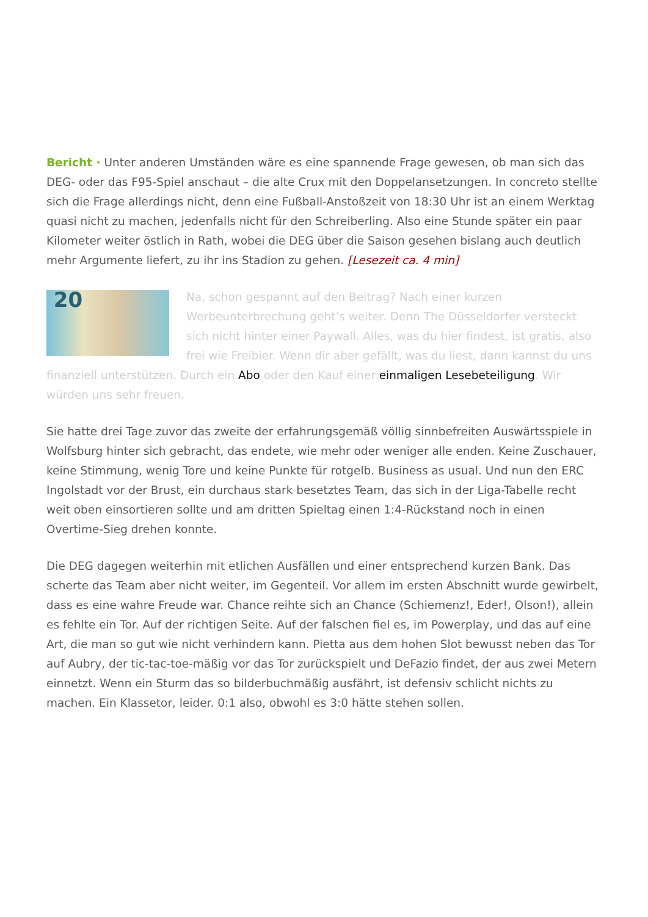Bericht · Unter anderen Umständen wäre es eine spannende Frage gewesen, ob man sich das DEG- oder das F95-Spiel anschaut – die alte Crux mit den Doppelansetzungen. In concreto stellte sich die Frage allerdings nicht, denn eine Fußball-Anstoßzeit von 18:30 Uhr ist an einem Werktag quasi nicht zu machen, jedenfalls nicht für den Schreiberling. Also eine Stunde später ein paar Kilometer weiter östlich in Rath, wobei die DEG über die Saison gesehen bislang auch deutlich mehr Argumente liefert, zu ihr ins Stadion zu gehen. [Lesezeit ca. 4 min]
20 Na, schon gespannt auf den Beitrag? Nach einer kurzen Werbeunterbrechung geht’s weiter. Denn The Düsseldorfer versteckt sich nicht hinter einer Paywall. Alles, was du hier findest, ist gratis, also frei wie Freibier. Wenn dir aber gefällt, was du liest, dann kannst du uns finanziell unterstützen. Durch ein Abo oder den Kauf einer einmaligen Lesebeteiligung. Wir würden uns sehr freuen.
Sie hatte drei Tage zuvor das zweite der erfahrungsgemäß völlig sinnbefreiten Auswärtsspiele in Wolfsburg hinter sich gebracht, das endete, wie mehr oder weniger alle enden. Keine Zuschauer, keine Stimmung, wenig Tore und keine Punkte für rotgelb. Business as usual. Und nun den ERC Ingolstadt vor der Brust, ein durchaus stark besetztes Team, das sich in der Liga-Tabelle recht weit oben einsortieren sollte und am dritten Spieltag einen 1:4-Rückstand noch in einen Overtime-Sieg drehen konnte.
Die DEG dagegen weiterhin mit etlichen Ausfällen und einer entsprechend kurzen Bank. Das scherte das Team aber nicht weiter, im Gegenteil. Vor allem im ersten Abschnitt wurde gewirbelt, dass es eine wahre Freude war. Chance reihte sich an Chance (Schiemenz!, Eder!, Olson!), allein es fehlte ein Tor. Auf der richtigen Seite. Auf der falschen fiel es, im Powerplay, und das auf eine Art, die man so gut wie nicht verhindern kann. Pietta aus dem hohen Slot bewusst neben das Tor auf Aubry, der tic-tac-toe-mäßig vor das Tor zurückspielt und DeFazio findet, der aus zwei Metern einnetzt. Wenn ein Sturm das so bilderbuchmäßig ausfährt, ist defensiv schlicht nichts zu machen. Ein Klassetor, leider. 0:1 also, obwohl es 3:0 hätte stehen sollen.